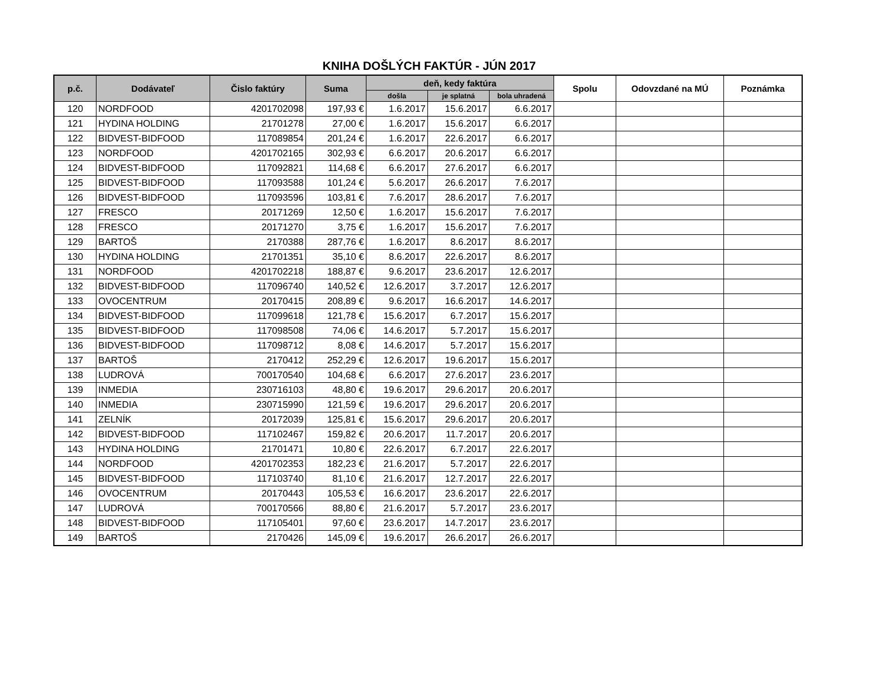KNIHA DOŠLÝCH FAKTÚR - JÚN 2017
| p.č. | Dodávateľ | Čislo faktúry | Suma | deň, kedy faktúra | | | Spolu | Odovzdané na MÚ | Poznámka |
| --- | --- | --- | --- | --- | --- | --- | --- | --- | --- |
| | | | | došla | je splatná | bola uhradená | | | |
| 120 | NORDFOOD | 4201702098 | 197,93 € | 1.6.2017 | 15.6.2017 | 6.6.2017 | | | |
| 121 | HYDINA HOLDING | 21701278 | 27,00 € | 1.6.2017 | 15.6.2017 | 6.6.2017 | | | |
| 122 | BIDVEST-BIDFOOD | 117089854 | 201,24 € | 1.6.2017 | 22.6.2017 | 6.6.2017 | | | |
| 123 | NORDFOOD | 4201702165 | 302,93 € | 6.6.2017 | 20.6.2017 | 6.6.2017 | | | |
| 124 | BIDVEST-BIDFOOD | 117092821 | 114,68 € | 6.6.2017 | 27.6.2017 | 6.6.2017 | | | |
| 125 | BIDVEST-BIDFOOD | 117093588 | 101,24 € | 5.6.2017 | 26.6.2017 | 7.6.2017 | | | |
| 126 | BIDVEST-BIDFOOD | 117093596 | 103,81 € | 7.6.2017 | 28.6.2017 | 7.6.2017 | | | |
| 127 | FRESCO | 20171269 | 12,50 € | 1.6.2017 | 15.6.2017 | 7.6.2017 | | | |
| 128 | FRESCO | 20171270 | 3,75 € | 1.6.2017 | 15.6.2017 | 7.6.2017 | | | |
| 129 | BARTOŠ | 2170388 | 287,76 € | 1.6.2017 | 8.6.2017 | 8.6.2017 | | | |
| 130 | HYDINA HOLDING | 21701351 | 35,10 € | 8.6.2017 | 22.6.2017 | 8.6.2017 | | | |
| 131 | NORDFOOD | 4201702218 | 188,87 € | 9.6.2017 | 23.6.2017 | 12.6.2017 | | | |
| 132 | BIDVEST-BIDFOOD | 117096740 | 140,52 € | 12.6.2017 | 3.7.2017 | 12.6.2017 | | | |
| 133 | OVOCENTRUM | 20170415 | 208,89 € | 9.6.2017 | 16.6.2017 | 14.6.2017 | | | |
| 134 | BIDVEST-BIDFOOD | 117099618 | 121,78 € | 15.6.2017 | 6.7.2017 | 15.6.2017 | | | |
| 135 | BIDVEST-BIDFOOD | 117098508 | 74,06 € | 14.6.2017 | 5.7.2017 | 15.6.2017 | | | |
| 136 | BIDVEST-BIDFOOD | 117098712 | 8,08 € | 14.6.2017 | 5.7.2017 | 15.6.2017 | | | |
| 137 | BARTOŠ | 2170412 | 252,29 € | 12.6.2017 | 19.6.2017 | 15.6.2017 | | | |
| 138 | LUDROVÁ | 700170540 | 104,68 € | 6.6.2017 | 27.6.2017 | 23.6.2017 | | | |
| 139 | INMEDIA | 230716103 | 48,80 € | 19.6.2017 | 29.6.2017 | 20.6.2017 | | | |
| 140 | INMEDIA | 230715990 | 121,59 € | 19.6.2017 | 29.6.2017 | 20.6.2017 | | | |
| 141 | ZELNÍK | 20172039 | 125,81 € | 15.6.2017 | 29.6.2017 | 20.6.2017 | | | |
| 142 | BIDVEST-BIDFOOD | 117102467 | 159,82 € | 20.6.2017 | 11.7.2017 | 20.6.2017 | | | |
| 143 | HYDINA HOLDING | 21701471 | 10,80 € | 22.6.2017 | 6.7.2017 | 22.6.2017 | | | |
| 144 | NORDFOOD | 4201702353 | 182,23 € | 21.6.2017 | 5.7.2017 | 22.6.2017 | | | |
| 145 | BIDVEST-BIDFOOD | 117103740 | 81,10 € | 21.6.2017 | 12.7.2017 | 22.6.2017 | | | |
| 146 | OVOCENTRUM | 20170443 | 105,53 € | 16.6.2017 | 23.6.2017 | 22.6.2017 | | | |
| 147 | LUDROVÁ | 700170566 | 88,80 € | 21.6.2017 | 5.7.2017 | 23.6.2017 | | | |
| 148 | BIDVEST-BIDFOOD | 117105401 | 97,60 € | 23.6.2017 | 14.7.2017 | 23.6.2017 | | | |
| 149 | BARTOŠ | 2170426 | 145,09 € | 19.6.2017 | 26.6.2017 | 26.6.2017 | | | |